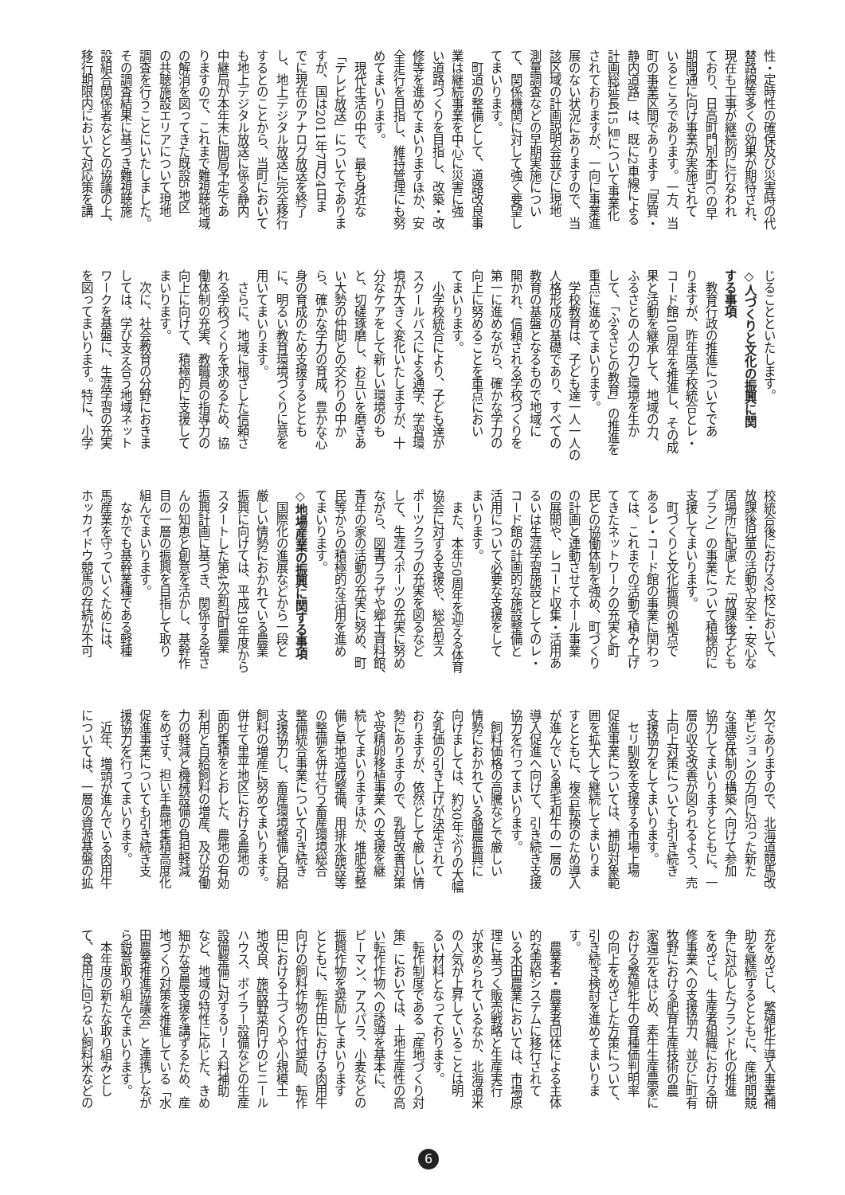性・定時性の確保及び災害時の代
替路線等多くの効果が期待され、
現在も工事が継続的に行なわれ
ており、日高町門別本町ICの早
期開通に向け事業が実施されて
いるところであります。一方、当
町の事業区間であります「厚賀・
静内道路」は、既に2車線による
計画総延長15㎞について事業化
されておりますが、一向に事業進
展のない状況にありますので、当
該区域の計画説明会並びに現地
測量調査などの早期実施につい
て、関係機関に対して強く要望し
てまいります。
　町道の整備として、道路改良事
業は継続事業を中心に災害に強
い道路づくりを目指し、改築・改
修等を進めてまいりますほか、安
全走行を目指し、維持管理にも努
めてまいります。
　現代生活の中で、最も身近な
「テレビ放送」についてでありま
すが、国は2011年7月24日ま
でに現在のアナログ放送を終了
し、地上デジタル放送に完全移行
するとのことから、当町において
も地上デジタル放送に係る静内
中継局が本年末に開局予定であ
りますので、これまで難視聴地域
の解消を図ってきた既設5地区
の共聴施設エリアについて現地
調査を行うことにいたしました。
その調査結果に基づき難視聴施
設組合関係者などとの協議の上、
移行期限内において対応策を講
じることといたします。
◇人づくりと文化の振興に関
する事項
　教育行政の推進についてであ
りますが、昨年度学校統合とレ・
コード館10周年を推進し、その成
果と活動を継承して、地域の力、
ふるさとの人の力と環境を生か
して、「ふるさとの教育」の推進を
重点に進めてまいります。
　学校教育は、子ども達一人一人の
人格形成の基礎であり、すべての
教育の基盤となるもので地域に
開かれ、信頼される学校づくりを
第一に進めながら、確かな学力の
向上に努めることを重点におい
てまいります。
　小学校統合により、子ども達が
スクールバスによる通学、学習環
境が大きく変化いたしますが、十
分なケアをして新しい環境のも
と、切磋琢磨し、お互いを磨きあ
い大勢の仲間との交わりの中か
ら、確かな学力の育成、豊かな心
身の育成のため支援するととも
に、明るい教育環境づくりに意を
用いてまいります。
　さらに、地域に根ざした信頼さ
れる学校づくりを求めるため、協
働体制の充実、教職員の指導力の
向上に向けて、積極的に支援して
まいります。
　次に、社会教育の分野におきま
しては、学び支え合う地域ネット
ワークを基盤に、生涯学習の充実
を図ってまいります。特に、小学
校統合後における2校において、
放課後児童の活動や安全・安心な
居場所に配慮した「放課後子ども
プラン」の事業について積極的に
支援してまいります。
　町づくりと文化振興の拠点で
あるレ・コード館の事業に関わっ
ては、これまでの活動で積み上げ
てきたネットワークの充実と町
民との協働体制を強め、町づくり
の計画と連動させてホール事業
の展開や、レコード収集・活用あ
るいは生涯学習施設としてのレ・
コード館の計画的な施設整備と
活用について必要な支援をして
まいります。
　また、本年50周年を迎える体育
協会に対する支援や、総合型ス
ポーツクラブの充実を図るなど
して、生涯スポーツの充実に努め
ながら、図書プラザや郷土資料館、
青年の家の活動の充実に努め、町
民等からの積極的な活用を進め
てまいります。
◇地場産業の振興に関する事項
　国際化の進展などから一段と
厳しい情勢におかれている農業
振興に向けては、平成19年度から
スタートした第4次新冠町農業
振興計画に基づき、関係する皆さ
んの知恵と創意を活かし、基幹作
目の一層の振興を目指して取り
組んでまいります。
　なかでも基幹業種である軽種
馬産業を守っていくためには、
ホッカイドウ競馬の存続が不可
欠でありますので、北海道競馬改
革ビジョンの方向に沿った新た
な運営体制の構築へ向けて参加
協力してまいりますとともに、一
層の収支改善が図られるよう、売
上向上対策についても引き続き
支援協力をしてまいります。
　セリ馴致を支援する市場上場
促進事業については、補助対象範
囲を拡大して継続してまいりま
すとともに、複合転換のため導入
が進んでいる黒毛和牛の一層の
導入促進へ向けて、引き続き支援
協力を行ってまいります。
　飼料価格の高騰などで厳しい
情勢におかれている酪農振興に
向けましては、約30年ぶりの大幅
な乳価の引き上げが決定されて
おりますが、依然として厳しい情
勢にありますので、乳質改善対策
や受精卵移植事業への支援を継
続してまいりますほか、堆肥舎整
備と草地造成整備、用排水施設等
の整備を併せ行う畜産環境総合
整備統合事業について引き続き
支援協力し、畜産環境整備と自給
飼料の増産に努めてまいります。
併せて里平地区における農地の
面的集積をとおした、農地の有効
利用と自給飼料の増産、及び労働
力の軽減と機械設備の負担軽減
をめざす、担い手農地集積高度化
促進事業についても引き続き支
援協力を行ってまいります。
　近年、増頭が進んでいる肉用牛
については、一層の資源基盤の拡
充をめざし、繁殖牝牛導入事業補
助を継続するとともに、産地間競
争に対応したブランド化の推進
をめざし、生産者組織における研
修事業への支援協力、並びに町有
牧野における肥育生産技術の農
家還元をはじめ、素牛生産農家に
おける繁殖牝牛の育種価判明率
の向上をめざした方策について、
引き続き検討を進めてまいりま
す。
　農業者・農業者団体による主体
的な需給システムに移行されて
いる水田農業においては、市場原
理に基づく販売戦略と生産実行
が求められているなか、北海道米
の人気が上昇していることは明
るい材料となっております。
　転作制度である「産地づくり対
策」においては、土地生産性の高
い転作作物への誘導を基本に、
ピーマン、アスパラ、小麦などの
振興作物を奨励してまいります
とともに、転作田における肉用牛
向けの飼料作物の作付奨励、転作
田における土づくりや小規模土
地改良、施設野菜向けのビニール
ハウス、ボイラー設備などの生産
設備整備に対するリース料補助
など、地域の特性に応じた、きめ
細かな営農支援を講ずるため、産
地づくり対策を推進している「水
田農業推進協議会」と連携しなが
ら鋭意取り組んでまいります。
　本年度の新たな取り組みとし
て、食用に回らない飼料米などの
6